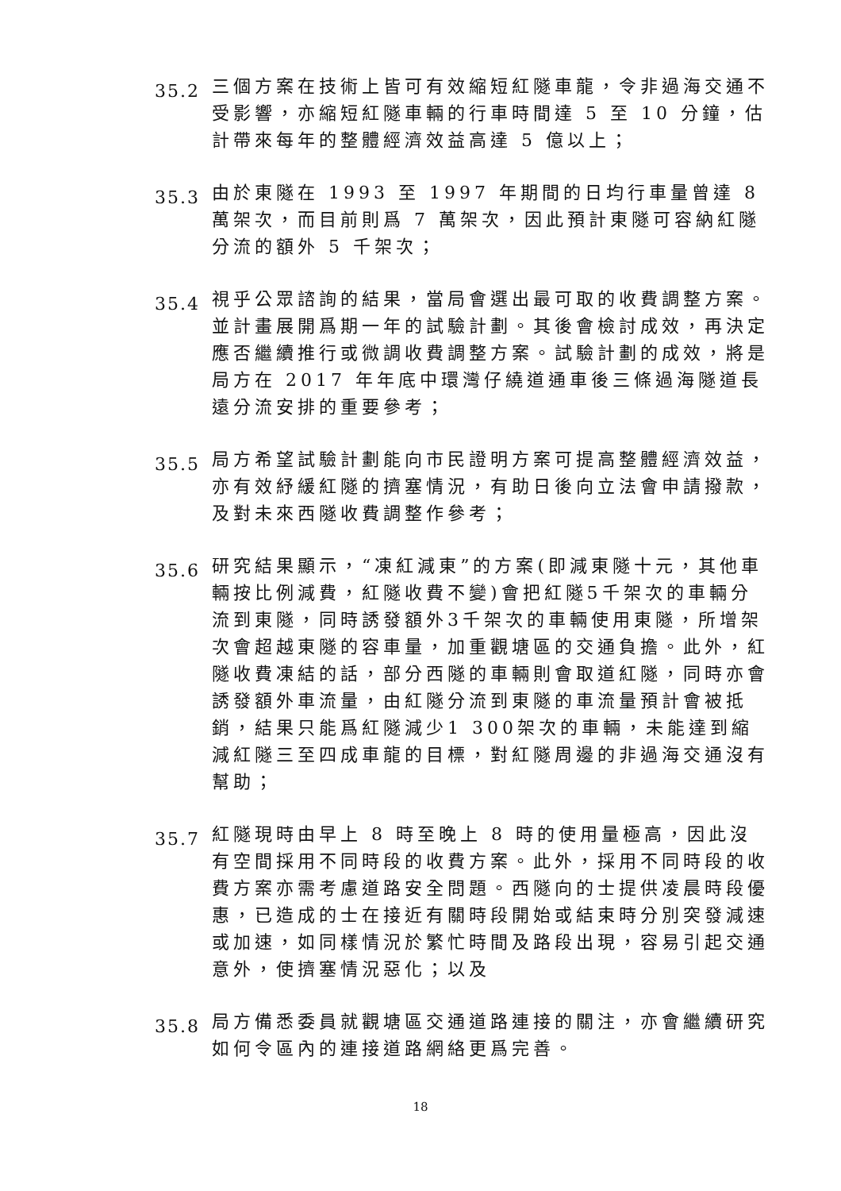35.2
三個方案在技術上皆可有效縮短紅隧車龍，令非過海交通不受影響，亦縮短紅隧車輛的行車時間達 5 至 10 分鐘，估計帶來每年的整體經濟效益高達 5 億以上；
35.3
由於東隧在 1993 至 1997 年期間的日均行車量曾達 8 萬架次，而目前則爲 7 萬架次，因此預計東隧可容納紅隧分流的額外 5 千架次；
35.4
視乎公眾諮詢的結果，當局會選出最可取的收費調整方案。並計畫展開爲期一年的試驗計劃。其後會檢討成效，再決定應否繼續推行或微調收費調整方案。試驗計劃的成效，將是局方在 2017 年年底中環灣仔繞道通車後三條過海隧道長遠分流安排的重要參考；
35.5
局方希望試驗計劃能向市民證明方案可提高整體經濟效益，亦有效紓緩紅隧的擠塞情況，有助日後向立法會申請撥款，及對未來西隧收費調整作參考；
35.6
研究結果顯示，“凍紅減東”的方案(即減東隧十元，其他車輛按比例減費，紅隧收費不變)會把紅隧5千架次的車輛分流到東隧，同時誘發額外3千架次的車輛使用東隧，所增架次會超越東隧的容車量，加重觀塘區的交通負擔。此外，紅隧收費凍結的話，部分西隧的車輛則會取道紅隧，同時亦會誘發額外車流量，由紅隧分流到東隧的車流量預計會被抵銷，結果只能爲紅隧減少1 300架次的車輛，未能達到縮減紅隧三至四成車龍的目標，對紅隧周邊的非過海交通沒有幫助；
35.7
紅隧現時由早上 8 時至晚上 8 時的使用量極高，因此沒有空間採用不同時段的收費方案。此外，採用不同時段的收費方案亦需考慮道路安全問題。西隧向的士提供凌晨時段優惠，已造成的士在接近有關時段開始或結束時分別突發減速或加速，如同樣情況於繁忙時間及路段出現，容易引起交通意外，使擠塞情況惡化；以及
35.8
局方備悉委員就觀塘區交通道路連接的關注，亦會繼續研究如何令區內的連接道路網絡更爲完善。
18